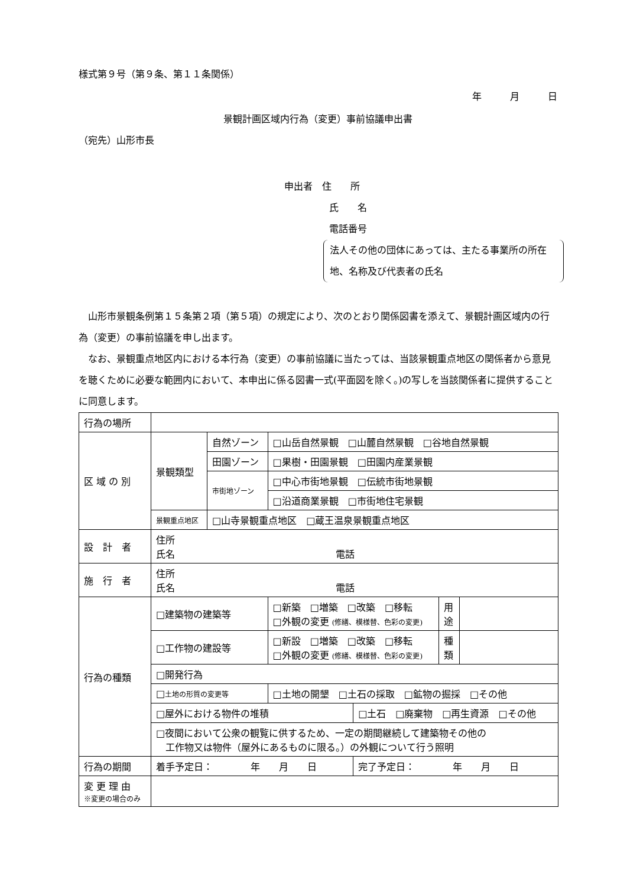様式第９号（第９条、第１１条関係）
年　　　月　　　日
景観計画区域内行為（変更）事前協議申出書
（宛先）山形市長
申出者　住　　所
氏　　名
電話番号
法人その他の団体にあっては、主たる事業所の所在地、名称及び代表者の氏名
山形市景観条例第１５条第２項（第５項）の規定により、次のとおり関係図書を添えて、景観計画区域内の行為（変更）の事前協議を申し出ます。
なお、景観重点地区内における本行為（変更）の事前協議に当たっては、当該景観重点地区の関係者から意見を聴くために必要な範囲内において、本申出に係る図書一式(平面図を除く。)の写しを当該関係者に提供することに同意します。
| 行為の場所 | | | | | | |
| 区 域 の 別 | 景観類型 | 自然ゾーン | □山岳自然景観 □山麓自然景観 □谷地自然景観 | | | |
| | | 田園ゾーン | □果樹・田園景観 □田園内産業景観 | | | |
| | | 市街地ゾーン | □中心市街地景観 □伝統市街地景観 | | | |
| | | | □沿道商業景観 □市街地住宅景観 | | | |
| | 景観重点地区 | □山寺景観重点地区 □蔵王温泉景観重点地区 | | | | |
| 設 計 者 | 住所 氏名 電話 | | | | | |
| 施 行 者 | 住所 氏名 電話 | | | | | |
| 行為の種類 | □建築物の建築等 | | □新築 □増築 □改築 □移転 □外観の変更 (修繕、模様替、色彩の変更) | | 用 途 | |
| | □工作物の建設等 | | □新設 □増築 □改築 □移転 □外観の変更 (修繕、模様替、色彩の変更) | | 種 類 | |
| | □開発行為 | | | | | |
| | □ 土地の形質の変更等 | | □土地の開墾 □土石の採取 □鉱物の掘採 □その他 | | | |
| | □屋外における物件の堆積 | | | □土石 □廃棄物 □再生資源 □その他 | | |
| | □夜間において公衆の観覧に供するため、一定の期間継続して建築物その他の 工作物又は物件（屋外にあるものに限る。）の外観について行う照明 | | | | | |
| 行為の期間 | 着手予定日： 年 月 日 | | | 完了予定日： 年 月 日 | | |
| 変 更 理 由 ※変更の場合のみ | | | | | | |